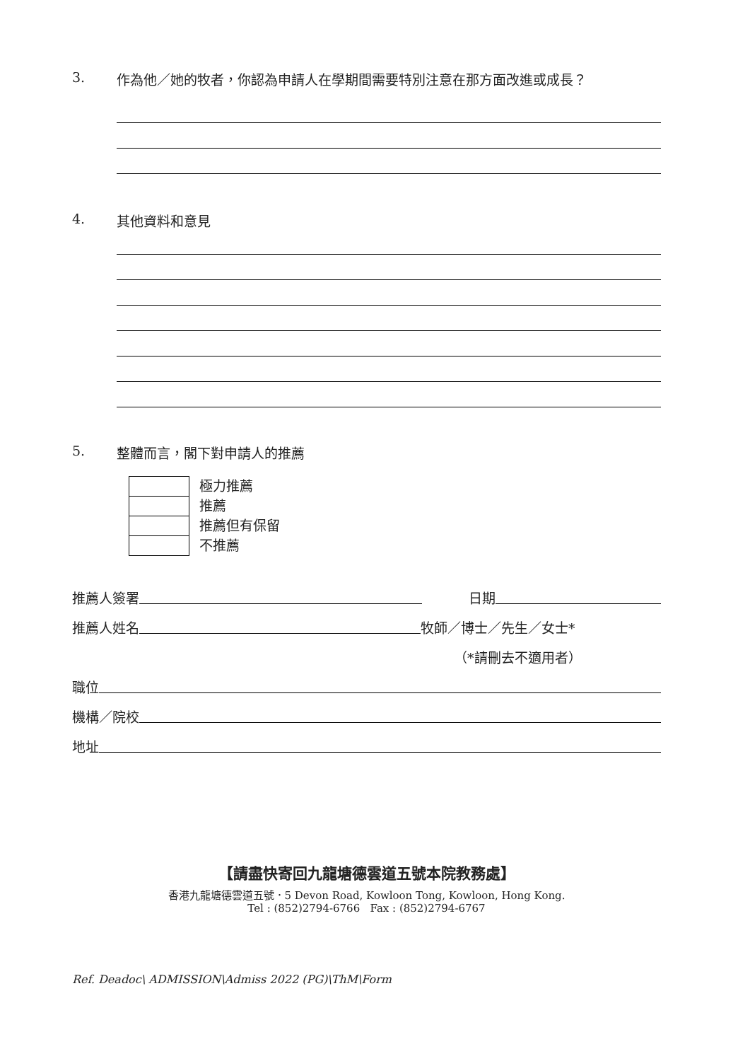3. 作為他／她的牧者，你認為申請人在學期間需要特別注意在那方面改進或成長？
4. 其他資料和意見
5. 整體而言，閣下對申請人的推薦
極力推薦
推薦
推薦但有保留
不推薦
推薦人簽署 日期
推薦人姓名 牧師／博士／先生／女士*
（*請刪去不適用者）
職位
機構／院校
地址
【請盡快寄回九龍塘德雲道五號本院教務處】
香港九龍塘德雲道五號．5 Devon Road, Kowloon Tong, Kowloon, Hong Kong.
Tel : (852)2794-6766 Fax : (852)2794-6767
Ref. Deadoc\ ADMISSION\Admiss 2022 (PG)\ThM\Form